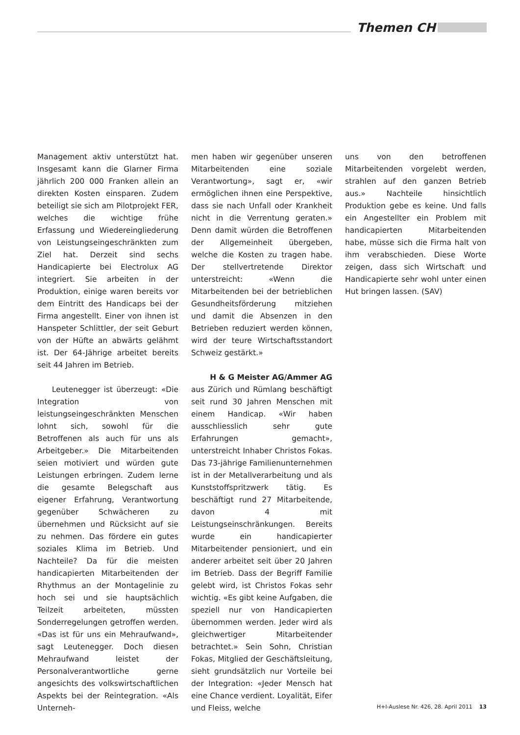Themen CH
Management aktiv unterstützt hat. Insgesamt kann die Glarner Firma jährlich 200 000 Franken allein an direkten Kosten einsparen. Zudem beteiligt sie sich am Pilotprojekt FER, welches die wichtige frühe Erfassung und Wiedereingliederung von Leistungseingeschränkten zum Ziel hat. Derzeit sind sechs Handicapierte bei Electrolux AG integriert. Sie arbeiten in der Produktion, einige waren bereits vor dem Eintritt des Handicaps bei der Firma angestellt. Einer von ihnen ist Hanspeter Schlittler, der seit Geburt von der Hüfte an abwärts gelähmt ist. Der 64-Jährige arbeitet bereits seit 44 Jahren im Betrieb.
Leutenegger ist überzeugt: «Die Integration von leistungseingeschränkten Menschen lohnt sich, sowohl für die Betroffenen als auch für uns als Arbeitgeber.» Die Mitarbeitenden seien motiviert und würden gute Leistungen erbringen. Zudem lerne die gesamte Belegschaft aus eigener Erfahrung, Verantwortung gegenüber Schwächeren zu übernehmen und Rücksicht auf sie zu nehmen. Das fördere ein gutes soziales Klima im Betrieb. Und Nachteile? Da für die meisten handicapierten Mitarbeitenden der Rhythmus an der Montagelinie zu hoch sei und sie hauptsächlich Teilzeit arbeiteten, müssten Sonderregelungen getroffen werden. «Das ist für uns ein Mehraufwand», sagt Leutenegger. Doch diesen Mehraufwand leistet der Personalverantwortliche gerne angesichts des volkswirtschaftlichen Aspekts bei der Reintegration. «Als Unterneh-
men haben wir gegenüber unseren Mitarbeitenden eine soziale Verantwortung», sagt er, «wir ermöglichen ihnen eine Perspektive, dass sie nach Unfall oder Krankheit nicht in die Verrentung geraten.» Denn damit würden die Betroffenen der Allgemeinheit übergeben, welche die Kosten zu tragen habe. Der stellvertretende Direktor unterstreicht: «Wenn die Mitarbeitenden bei der betrieblichen Gesundheitsförderung mitziehen und damit die Absenzen in den Betrieben reduziert werden können, wird der teure Wirtschaftsstandort Schweiz gestärkt.»
H & G Meister AG/Ammer AG
aus Zürich und Rümlang beschäftigt seit rund 30 Jahren Menschen mit einem Handicap. «Wir haben ausschliesslich sehr gute Erfahrungen gemacht», unterstreicht Inhaber Christos Fokas. Das 73-jährige Familienunternehmen ist in der Metallverarbeitung und als Kunststoffspritzwerk tätig. Es beschäftigt rund 27 Mitarbeitende, davon 4 mit Leistungseinschränkungen. Bereits wurde ein handicapierter Mitarbeitender pensioniert, und ein anderer arbeitet seit über 20 Jahren im Betrieb. Dass der Begriff Familie gelebt wird, ist Christos Fokas sehr wichtig. «Es gibt keine Aufgaben, die speziell nur von Handicapierten übernommen werden. Jeder wird als gleichwertiger Mitarbeitender betrachtet.» Sein Sohn, Christian Fokas, Mitglied der Geschäftsleitung, sieht grundsätzlich nur Vorteile bei der Integration: «Jeder Mensch hat eine Chance verdient. Loyalität, Eifer und Fleiss, welche
uns von den betroffenen Mitarbeitenden vorgelebt werden, strahlen auf den ganzen Betrieb aus.» Nachteile hinsichtlich Produktion gebe es keine. Und falls ein Angestellter ein Problem mit handicapierten Mitarbeitenden habe, müsse sich die Firma halt von ihm verabschieden. Diese Worte zeigen, dass sich Wirtschaft und Handicapierte sehr wohl unter einen Hut bringen lassen. (SAV)
H+I-Auslese Nr. 426, 28. April 2011 13